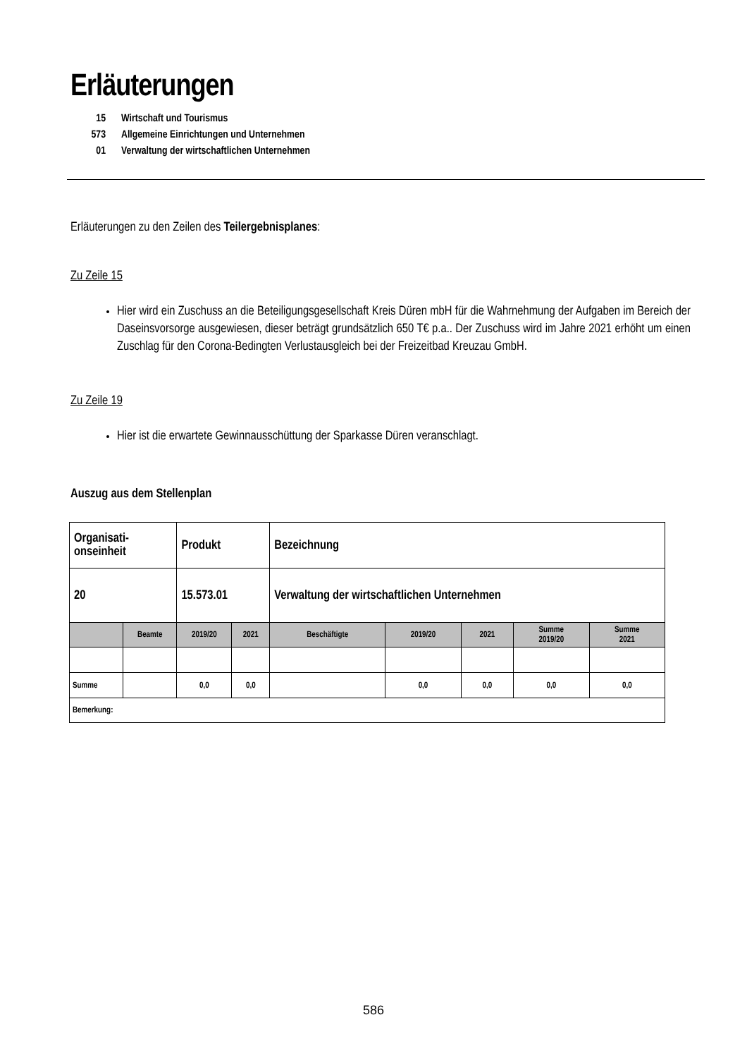Erläuterungen
15 Wirtschaft und Tourismus
573 Allgemeine Einrichtungen und Unternehmen
01 Verwaltung der wirtschaftlichen Unternehmen
Erläuterungen zu den Zeilen des Teilergebnisplanes:
Zu Zeile 15
Hier wird ein Zuschuss an die Beteiligungsgesellschaft Kreis Düren mbH für die Wahrnehmung der Aufgaben im Bereich der Daseinsvorsorge ausgewiesen, dieser beträgt grundsätzlich 650 T€ p.a.. Der Zuschuss wird im Jahre 2021 erhöht um einen Zuschlag für den Corona-Bedingten Verlustausgleich bei der Freizeitbad Kreuzau GmbH.
Zu Zeile 19
Hier ist die erwartete Gewinnausschüttung der Sparkasse Düren veranschlagt.
Auszug aus dem Stellenplan
| Organisati- onseinheit | | Produkt | | Bezeichnung | | | | |
| 20 | | 15.573.01 | | Verwaltung der wirtschaftlichen Unternehmen | | | | |
| | Beamte | 2019/20 | 2021 | Beschäftigte | 2019/20 | 2021 | Summe 2019/20 | Summe 2021 |
| Summe | | 0,0 | 0,0 | | 0,0 | 0,0 | 0,0 | 0,0 |
| Bemerkung: | | | | | | | | |
586